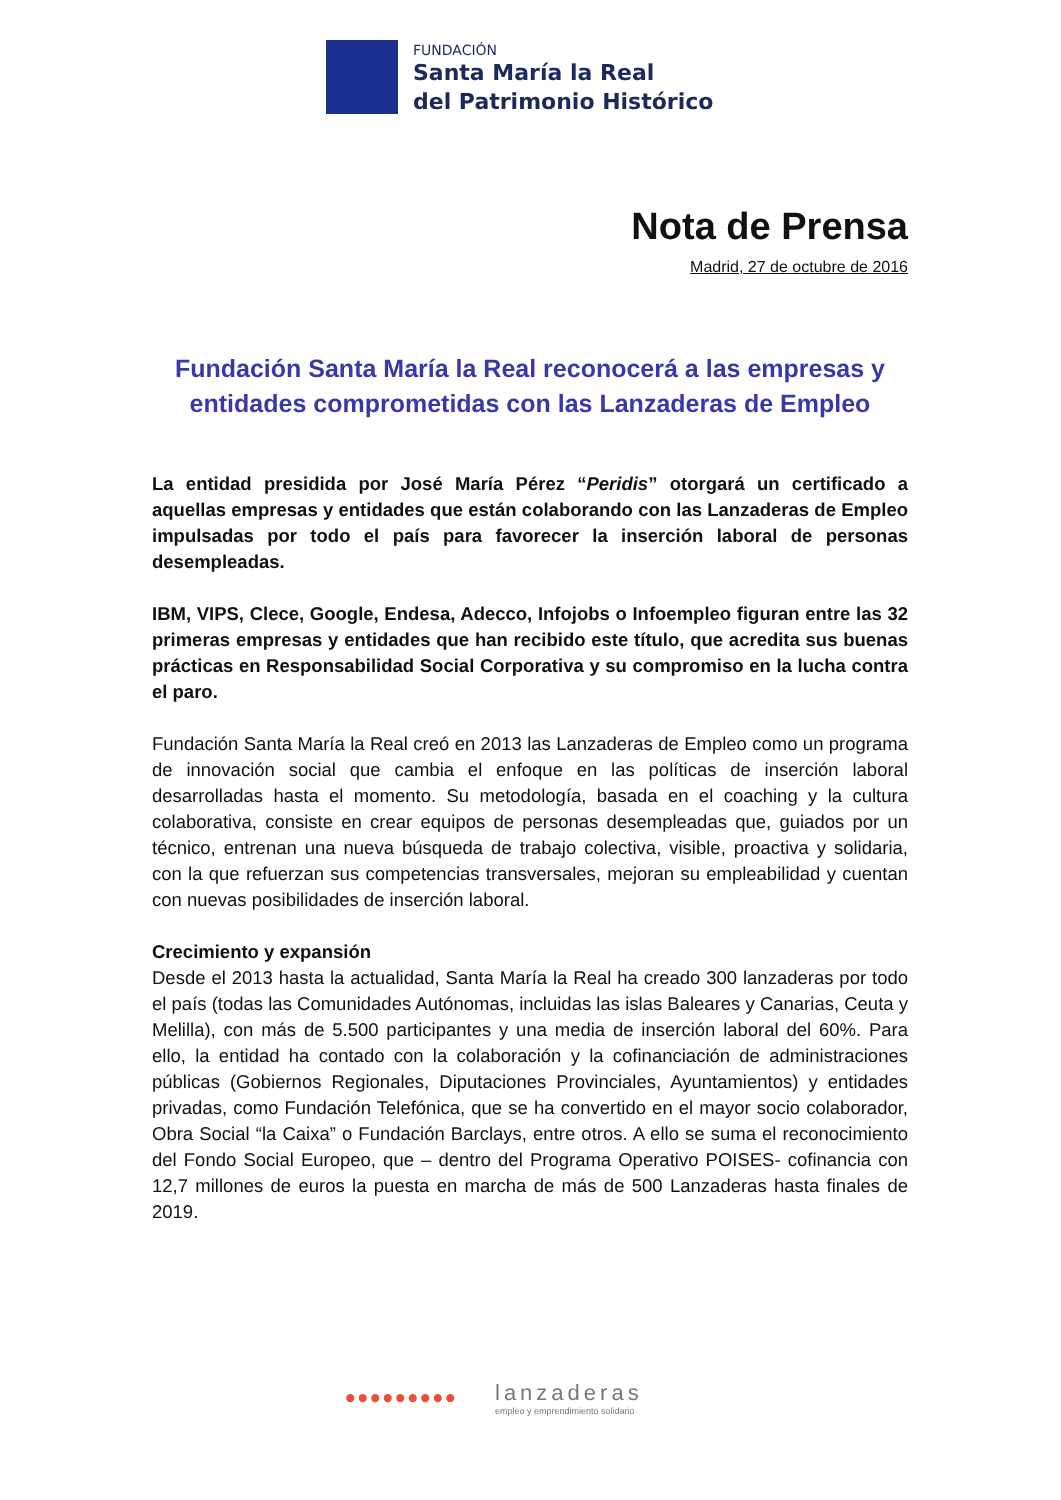FUNDACIÓN
Santa María la Real
del Patrimonio Histórico
Nota de Prensa
Madrid, 27 de octubre de 2016
Fundación Santa María la Real reconocerá a las empresas y entidades comprometidas con las Lanzaderas de Empleo
La entidad presidida por José María Pérez “Peridis” otorgará un certificado a aquellas empresas y entidades que están colaborando con las Lanzaderas de Empleo impulsadas por todo el país para favorecer la inserción laboral de personas desempleadas.
IBM, VIPS, Clece, Google, Endesa, Adecco, Infojobs o Infoempleo figuran entre las 32 primeras empresas y entidades que han recibido este título, que acredita sus buenas prácticas en Responsabilidad Social Corporativa y su compromiso en la lucha contra el paro.
Fundación Santa María la Real creó en 2013 las Lanzaderas de Empleo como un programa de innovación social que cambia el enfoque en las políticas de inserción laboral desarrolladas hasta el momento. Su metodología, basada en el coaching y la cultura colaborativa, consiste en crear equipos de personas desempleadas que, guiados por un técnico, entrenan una nueva búsqueda de trabajo colectiva, visible, proactiva y solidaria, con la que refuerzan sus competencias transversales, mejoran su empleabilidad y cuentan con nuevas posibilidades de inserción laboral.
Crecimiento y expansión
Desde el 2013 hasta la actualidad, Santa María la Real ha creado 300 lanzaderas por todo el país (todas las Comunidades Autónomas, incluidas las islas Baleares y Canarias, Ceuta y Melilla), con más de 5.500 participantes y una media de inserción laboral del 60%. Para ello, la entidad ha contado con la colaboración y la cofinanciación de administraciones públicas (Gobiernos Regionales, Diputaciones Provinciales, Ayuntamientos) y entidades privadas, como Fundación Telefónica, que se ha convertido en el mayor socio colaborador, Obra Social “la Caixa” o Fundación Barclays, entre otros. A ello se suma el reconocimiento del Fondo Social Europeo, que – dentro del Programa Operativo POISES- cofinancia con 12,7 millones de euros la puesta en marcha de más de 500 Lanzaderas hasta finales de 2019.
•••••••••
lanzaderas
empleo y emprendimiento solidario